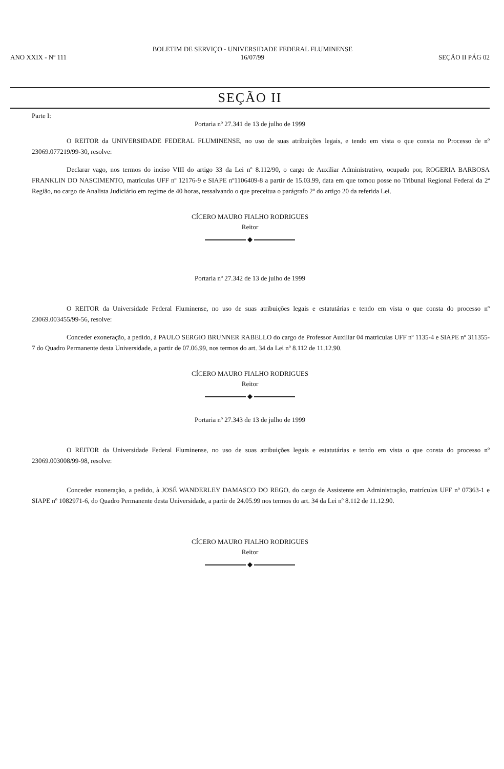ANO XXIX - Nº 111
BOLETIM DE SERVIÇO - UNIVERSIDADE FEDERAL FLUMINENSE
16/07/99
SEÇÃO II PÁG 02
SEÇÃO II
Parte I:
Portaria nº 27.341 de 13 de julho de 1999
O REITOR da UNIVERSIDADE FEDERAL FLUMINENSE, no uso de suas atribuições legais, e tendo em vista o que consta no Processo de nº 23069.077219/99-30, resolve:
Declarar vago, nos termos do inciso VIII do artigo 33 da Lei nº 8.112/90, o cargo de Auxiliar Administrativo, ocupado por, ROGERIA BARBOSA FRANKLIN DO NASCIMENTO, matrículas UFF nº 12176-9 e SIAPE nº1106409-8 a partir de 15.03.99, data em que tomou posse no Tribunal Regional Federal da 2ª Região, no cargo de Analista Judiciário em regime de 40 horas, ressalvando o que preceitua o parágrafo 2º do artigo 20 da referida Lei.
CÍCERO MAURO FIALHO RODRIGUES
Reitor
◆
Portaria nº 27.342 de 13 de julho de 1999
O REITOR da Universidade Federal Fluminense, no uso de suas atribuições legais e estatutárias e tendo em vista o que consta do processo nº 23069.003455/99-56, resolve:
Conceder exoneração, a pedido, à PAULO SERGIO BRUNNER RABELLO do cargo de Professor Auxiliar 04 matrículas UFF nº 1135-4 e SIAPE nº 311355-7 do Quadro Permanente desta Universidade, a partir de 07.06.99, nos termos do art. 34 da Lei nº 8.112 de 11.12.90.
CÍCERO MAURO FIALHO RODRIGUES
Reitor
◆
Portaria nº 27.343 de 13 de julho de 1999
O REITOR da Universidade Federal Fluminense, no uso de suas atribuições legais e estatutárias e tendo em vista o que consta do processo nº 23069.003008/99-98, resolve:
Conceder exoneração, a pedido, à JOSÉ WANDERLEY DAMASCO DO REGO, do cargo de Assistente em Administração, matrículas UFF nº 07363-1 e SIAPE nº 1082971-6, do Quadro Permanente desta Universidade, a partir de 24.05.99 nos termos do art. 34 da Lei nº 8.112 de 11.12.90.
CÍCERO MAURO FIALHO RODRIGUES
Reitor
◆